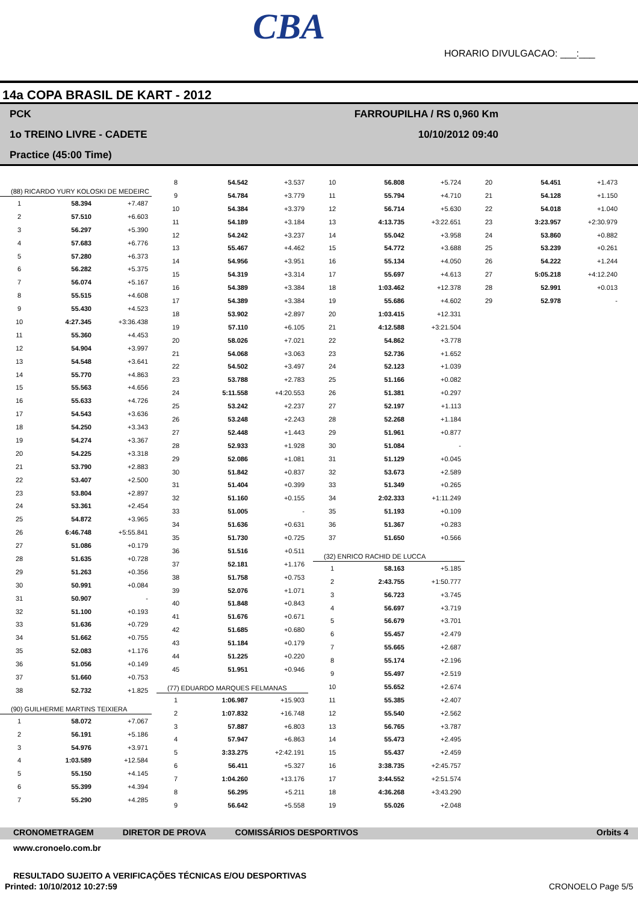CBA
HORARIO DIVULGACAO: ___:___
14a COPA BRASIL DE KART - 2012
PCK FARROUPILHA / RS 0,960 Km
1o TREINO LIVRE - CADETE 10/10/2012 09:40
Practice (45:00 Time)
(88) RICARDO YURY KOLOSKI DE MEDEIRC
| 1 | 58.394 | +7.487 |
| 2 | 57.510 | +6.603 |
| 3 | 56.297 | +5.390 |
| 4 | 57.683 | +6.776 |
| 5 | 57.280 | +6.373 |
| 6 | 56.282 | +5.375 |
| 7 | 56.074 | +5.167 |
| 8 | 55.515 | +4.608 |
| 9 | 55.430 | +4.523 |
| 10 | 4:27.345 | +3:36.438 |
| 11 | 55.360 | +4.453 |
| 12 | 54.904 | +3.997 |
| 13 | 54.548 | +3.641 |
| 14 | 55.770 | +4.863 |
| 15 | 55.563 | +4.656 |
| 16 | 55.633 | +4.726 |
| 17 | 54.543 | +3.636 |
| 18 | 54.250 | +3.343 |
| 19 | 54.274 | +3.367 |
| 20 | 54.225 | +3.318 |
| 21 | 53.790 | +2.883 |
| 22 | 53.407 | +2.500 |
| 23 | 53.804 | +2.897 |
| 24 | 53.361 | +2.454 |
| 25 | 54.872 | +3.965 |
| 26 | 6:46.748 | +5:55.841 |
| 27 | 51.086 | +0.179 |
| 28 | 51.635 | +0.728 |
| 29 | 51.263 | +0.356 |
| 30 | 50.991 | +0.084 |
| 31 | 50.907 | - |
| 32 | 51.100 | +0.193 |
| 33 | 51.636 | +0.729 |
| 34 | 51.662 | +0.755 |
| 35 | 52.083 | +1.176 |
| 36 | 51.056 | +0.149 |
| 37 | 51.660 | +0.753 |
| 38 | 52.732 | +1.825 |
(90) GUILHERME MARTINS TEIXIERA
| 1 | 58.072 | +7.067 |
| 2 | 56.191 | +5.186 |
| 3 | 54.976 | +3.971 |
| 4 | 1:03.589 | +12.584 |
| 5 | 55.150 | +4.145 |
| 6 | 55.399 | +4.394 |
| 7 | 55.290 | +4.285 |
| 8 | 54.542 | +3.537 |
| 9 | 54.784 | +3.779 |
| 10 | 54.384 | +3.379 |
| 11 | 54.189 | +3.184 |
| 12 | 54.242 | +3.237 |
| 13 | 55.467 | +4.462 |
| 14 | 54.956 | +3.951 |
| 15 | 54.319 | +3.314 |
| 16 | 54.389 | +3.384 |
| 17 | 54.389 | +3.384 |
| 18 | 53.902 | +2.897 |
| 19 | 57.110 | +6.105 |
| 20 | 58.026 | +7.021 |
| 21 | 54.068 | +3.063 |
| 22 | 54.502 | +3.497 |
| 23 | 53.788 | +2.783 |
| 24 | 5:11.558 | +4:20.553 |
| 25 | 53.242 | +2.237 |
| 26 | 53.248 | +2.243 |
| 27 | 52.448 | +1.443 |
| 28 | 52.933 | +1.928 |
| 29 | 52.086 | +1.081 |
| 30 | 51.842 | +0.837 |
| 31 | 51.404 | +0.399 |
| 32 | 51.160 | +0.155 |
| 33 | 51.005 | - |
| 34 | 51.636 | +0.631 |
| 35 | 51.730 | +0.725 |
| 36 | 51.516 | +0.511 |
| 37 | 52.181 | +1.176 |
| 38 | 51.758 | +0.753 |
| 39 | 52.076 | +1.071 |
| 40 | 51.848 | +0.843 |
| 41 | 51.676 | +0.671 |
| 42 | 51.685 | +0.680 |
| 43 | 51.184 | +0.179 |
| 44 | 51.225 | +0.220 |
| 45 | 51.951 | +0.946 |
(77) EDUARDO MARQUES FELMANAS
| 1 | 1:06.987 | +15.903 |
| 2 | 1:07.832 | +16.748 |
| 3 | 57.887 | +6.803 |
| 4 | 57.947 | +6.863 |
| 5 | 3:33.275 | +2:42.191 |
| 6 | 56.411 | +5.327 |
| 7 | 1:04.260 | +13.176 |
| 8 | 56.295 | +5.211 |
| 9 | 56.642 | +5.558 |
| 10 | 56.808 | +5.724 |
| 11 | 55.794 | +4.710 |
| 12 | 56.714 | +5.630 |
| 13 | 4:13.735 | +3:22.651 |
| 14 | 55.042 | +3.958 |
| 15 | 54.772 | +3.688 |
| 16 | 55.134 | +4.050 |
| 17 | 55.697 | +4.613 |
| 18 | 1:03.462 | +12.378 |
| 19 | 55.686 | +4.602 |
| 20 | 1:03.415 | +12.331 |
| 21 | 4:12.588 | +3:21.504 |
| 22 | 54.862 | +3.778 |
| 23 | 52.736 | +1.652 |
| 24 | 52.123 | +1.039 |
| 25 | 51.166 | +0.082 |
| 26 | 51.381 | +0.297 |
| 27 | 52.197 | +1.113 |
| 28 | 52.268 | +1.184 |
| 29 | 51.961 | +0.877 |
| 30 | 51.084 | - |
| 31 | 51.129 | +0.045 |
| 32 | 53.673 | +2.589 |
| 33 | 51.349 | +0.265 |
| 34 | 2:02.333 | +1:11.249 |
| 35 | 51.193 | +0.109 |
| 36 | 51.367 | +0.283 |
| 37 | 51.650 | +0.566 |
(32) ENRICO RACHID DE LUCCA
| 1 | 58.163 | +5.185 |
| 2 | 2:43.755 | +1:50.777 |
| 3 | 56.723 | +3.745 |
| 4 | 56.697 | +3.719 |
| 5 | 56.679 | +3.701 |
| 6 | 55.457 | +2.479 |
| 7 | 55.665 | +2.687 |
| 8 | 55.174 | +2.196 |
| 9 | 55.497 | +2.519 |
| 10 | 55.652 | +2.674 |
| 11 | 55.385 | +2.407 |
| 12 | 55.540 | +2.562 |
| 13 | 56.765 | +3.787 |
| 14 | 55.473 | +2.495 |
| 15 | 55.437 | +2.459 |
| 16 | 3:38.735 | +2:45.757 |
| 17 | 3:44.552 | +2:51.574 |
| 18 | 4:36.268 | +3:43.290 |
| 19 | 55.026 | +2.048 |
| 20 | 54.451 | +1.473 |
| 21 | 54.128 | +1.150 |
| 22 | 54.018 | +1.040 |
| 23 | 3:23.957 | +2:30.979 |
| 24 | 53.860 | +0.882 |
| 25 | 53.239 | +0.261 |
| 26 | 54.222 | +1.244 |
| 27 | 5:05.218 | +4:12.240 |
| 28 | 52.991 | +0.013 |
| 29 | 52.978 | - |
CRONOMETRAGEM DIRETOR DE PROVA COMISSÁRIOS DESPORTIVOS Orbits 4
www.cronoelo.com.br
RESULTADO SUJEITO A VERIFICAÇÕES TÉCNICAS E/OU DESPORTIVAS
Printed: 10/10/2012 10:27:59 CRONOELO Page 5/5